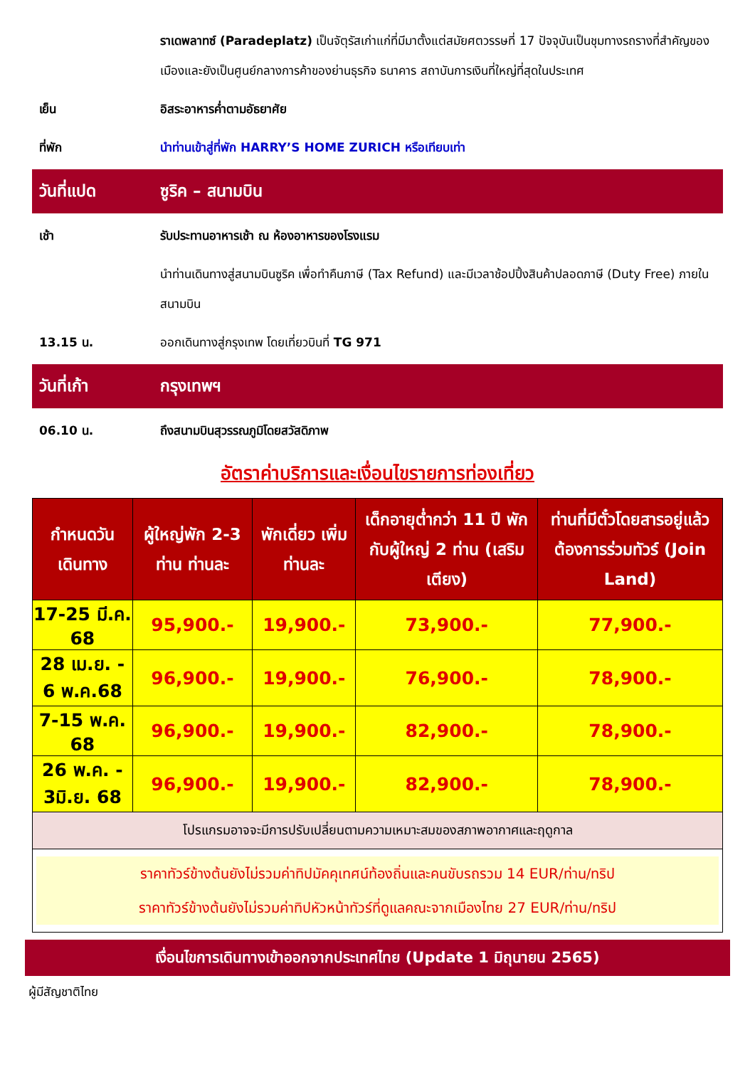ราเดพลาทซ์ (Paradeplatz) เป็นจัตุรัสเก่าแก่ที่มีมาตั้งแต่สมัยศตวรรษที่ 17 ปัจจุบันเป็นชุมทางรถรางที่สำคัญของเมืองและยังเป็นศูนย์กลางการค้าของย่านธุรกิจ ธนาคาร สถาบันการเงินที่ใหญ่ที่สุดในประเทศ
เย็น อิสระอาหารค่ำตามอัธยาศัย
ที่พัก นำท่านเข้าสู่ที่พัก HARRY’S HOME ZURICH หรือเทียบเท่า
วันที่แปด ซูริค – สนามบิน
เช้า รับประทานอาหารเช้า ณ ห้องอาหารของโรงแรม
นำท่านเดินทางสู่สนามบินซูริค เพื่อทำคืนภาษี (Tax Refund) และมีเวลาช้อปปิ้งสินค้าปลอดภาษี (Duty Free) ภายในสนามบิน
13.15 น. ออกเดินทางสู่กรุงเทพ โดยเที่ยวบินที่ TG 971
วันที่เก้า กรุงเทพฯ
06.10 น. ถึงสนามบินสุวรรณภูมิโดยสวัสดิภาพ
อัตราค่าบริการและเงื่อนไขรายการท่องเที่ยว
| กำหนดวันเดินทาง | ผู้ใหญ่พัก 2-3 ท่าน ท่านละ | พักเดี่ยว เพิ่มท่านละ | เด็กอายุต่ำกว่า 11 ปี พักกับผู้ใหญ่ 2 ท่าน (เสริมเตียง) | ท่านที่มีตั๋วโดยสารอยู่แล้วต้องการร่วมทัวร์ (Join Land) |
| --- | --- | --- | --- | --- |
| 17-25 มี.ค. 68 | 95,900.- | 19,900.- | 73,900.- | 77,900.- |
| 28 เม.ย. - 6 พ.ค.68 | 96,900.- | 19,900.- | 76,900.- | 78,900.- |
| 7-15 พ.ค. 68 | 96,900.- | 19,900.- | 82,900.- | 78,900.- |
| 26 พ.ค. - 3มิ.ย. 68 | 96,900.- | 19,900.- | 82,900.- | 78,900.- |
| โปรแกรมอาจจะมีการปรับเปลี่ยนตามความเหมาะสมของสภาพอากาศและฤดูกาล | | | | |
| ราคาทัวร์ข้างต้นยังไม่รวมค่าทิปมัคคุเทศน์ท้องถิ่นและคนขับรถรวม 14 EUR/ท่าน/ทริป ราคาทัวร์ข้างต้นยังไม่รวมค่าทิปหัวหน้าทัวร์ที่ดูแลคณะจากเมืองไทย 27 EUR/ท่าน/ทริป | | | | |
เงื่อนไขการเดินทางเข้าออกจากประเทศไทย (Update 1 มิถุนายน 2565)
ผู้มีสัญชาติไทย